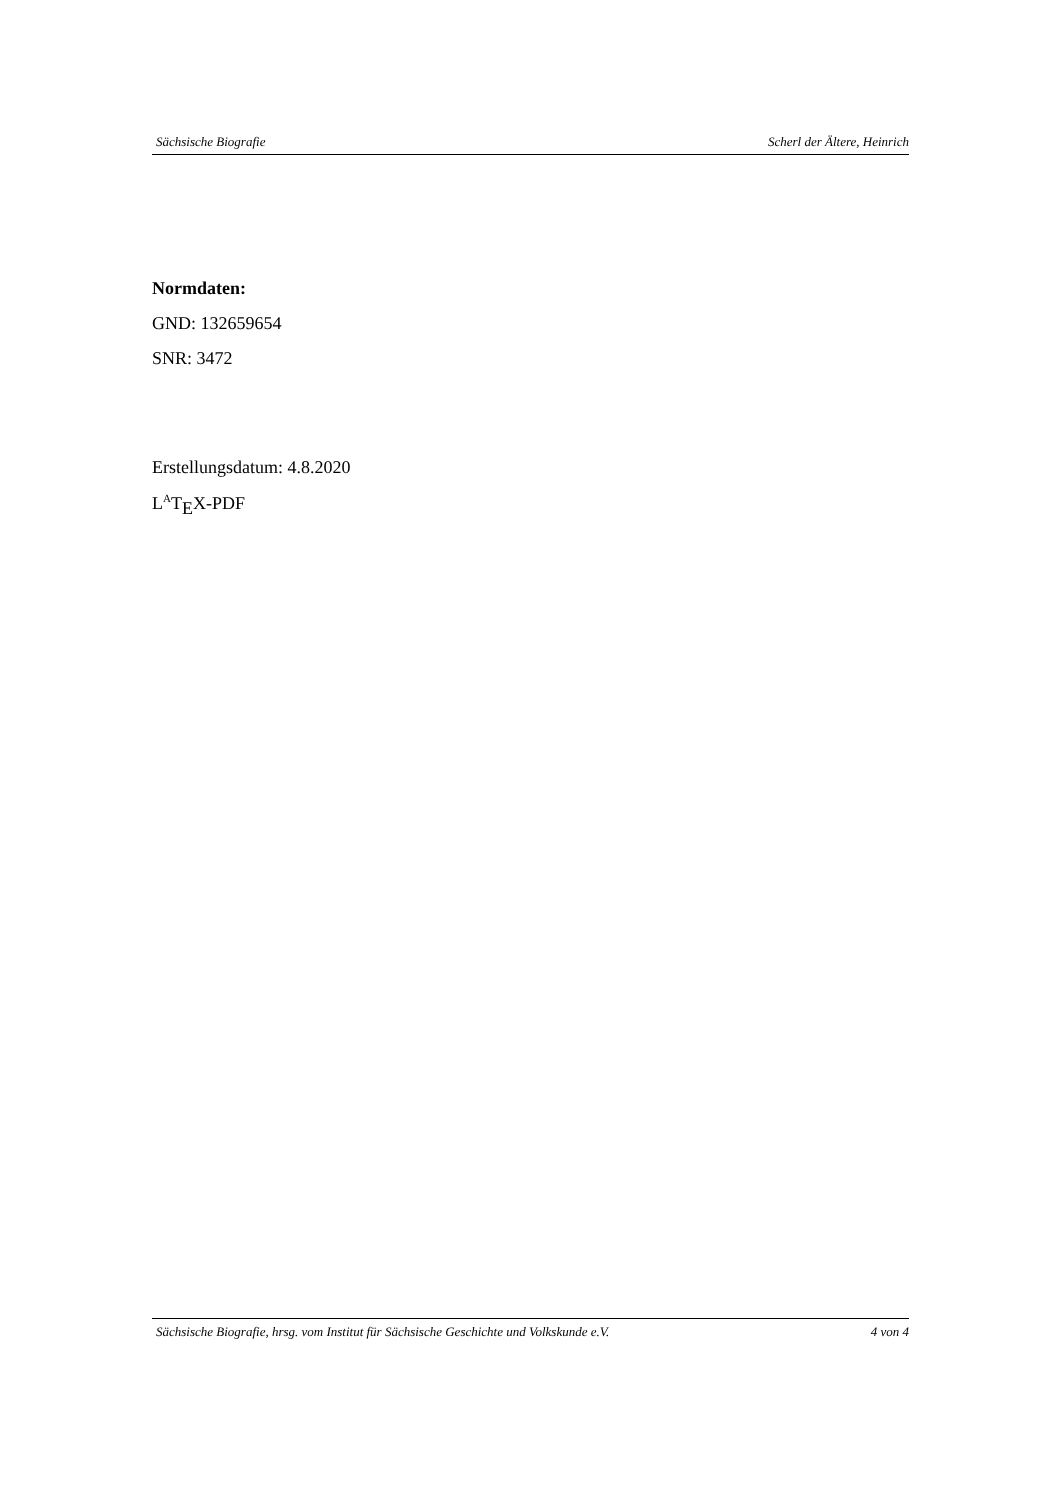Sächsische Biografie Scherl der Ältere, Heinrich
Normdaten:
GND: 132659654
SNR: 3472
Erstellungsdatum: 4.8.2020
L<sup>A</sup>T<sub>E</sub>X-PDF
Sächsische Biografie, hrsg. vom Institut für Sächsische Geschichte und Volkskunde e.V. 4 von 4